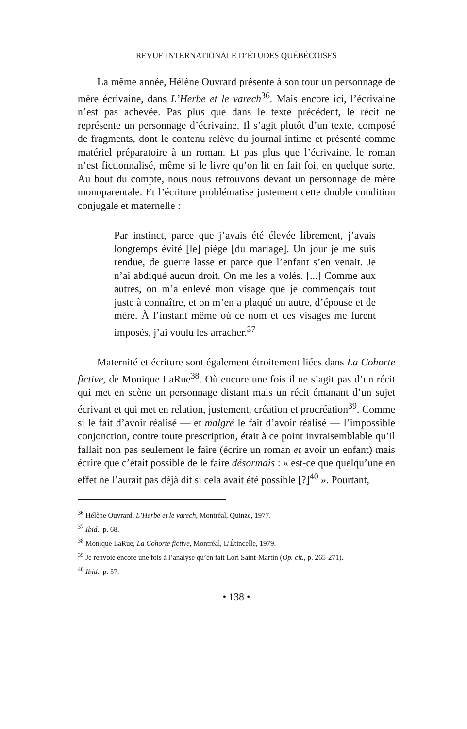REVUE INTERNATIONALE D’ÉTUDES QUÉBÉCOISES
La même année, Hélène Ouvrard présente à son tour un personnage de mère écrivaine, dans L’Herbe et le varech<sup>36</sup>. Mais encore ici, l’écrivaine n’est pas achevée. Pas plus que dans le texte précédent, le récit ne représente un personnage d’écrivaine. Il s’agit plutôt d’un texte, composé de fragments, dont le contenu relève du journal intime et présenté comme matériel préparatoire à un roman. Et pas plus que l’écrivaine, le roman n’est fictionnalisé, même si le livre qu’on lit en fait foi, en quelque sorte. Au bout du compte, nous nous retrouvons devant un personnage de mère monoparentale. Et l’écriture problématise justement cette double condition conjugale et maternelle :
Par instinct, parce que j’avais été élevée librement, j’avais longtemps évité [le] piège [du mariage]. Un jour je me suis rendue, de guerre lasse et parce que l’enfant s’en venait. Je n’ai abdiqué aucun droit. On me les a volés. [...] Comme aux autres, on m’a enlevé mon visage que je commençais tout juste à connaître, et on m’en a plaqué un autre, d’épouse et de mère. À l’instant même où ce nom et ces visages me furent imposés, j’ai voulu les arracher.<sup>37</sup>
Maternité et écriture sont également étroitement liées dans La Cohorte fictive, de Monique LaRue<sup>38</sup>. Où encore une fois il ne s’agit pas d’un récit qui met en scène un personnage distant mais un récit émanant d’un sujet écrivant et qui met en relation, justement, création et procréation<sup>39</sup>. Comme si le fait d’avoir réalisé — et malgré le fait d’avoir réalisé — l’impossible conjonction, contre toute prescription, était à ce point invraisemblable qu’il fallait non pas seulement le faire (écrire un roman et avoir un enfant) mais écrire que c’était possible de le faire désormais : « est-ce que quelqu’une en effet ne l’aurait pas déjà dit si cela avait été possible [?]<sup>40</sup> ». Pourtant,
<sup>36</sup> Hélène Ouvrard, L’Herbe et le varech, Montréal, Quinze, 1977.
<sup>37</sup> Ibid., p. 68.
<sup>38</sup> Monique LaRue, La Cohorte fictive, Montréal, L’Étincelle, 1979.
<sup>39</sup> Je renvoie encore une fois à l’analyse qu’en fait Lori Saint-Martin (Op. cit., p. 265-271).
<sup>40</sup> Ibid., p. 57.
• 138 •